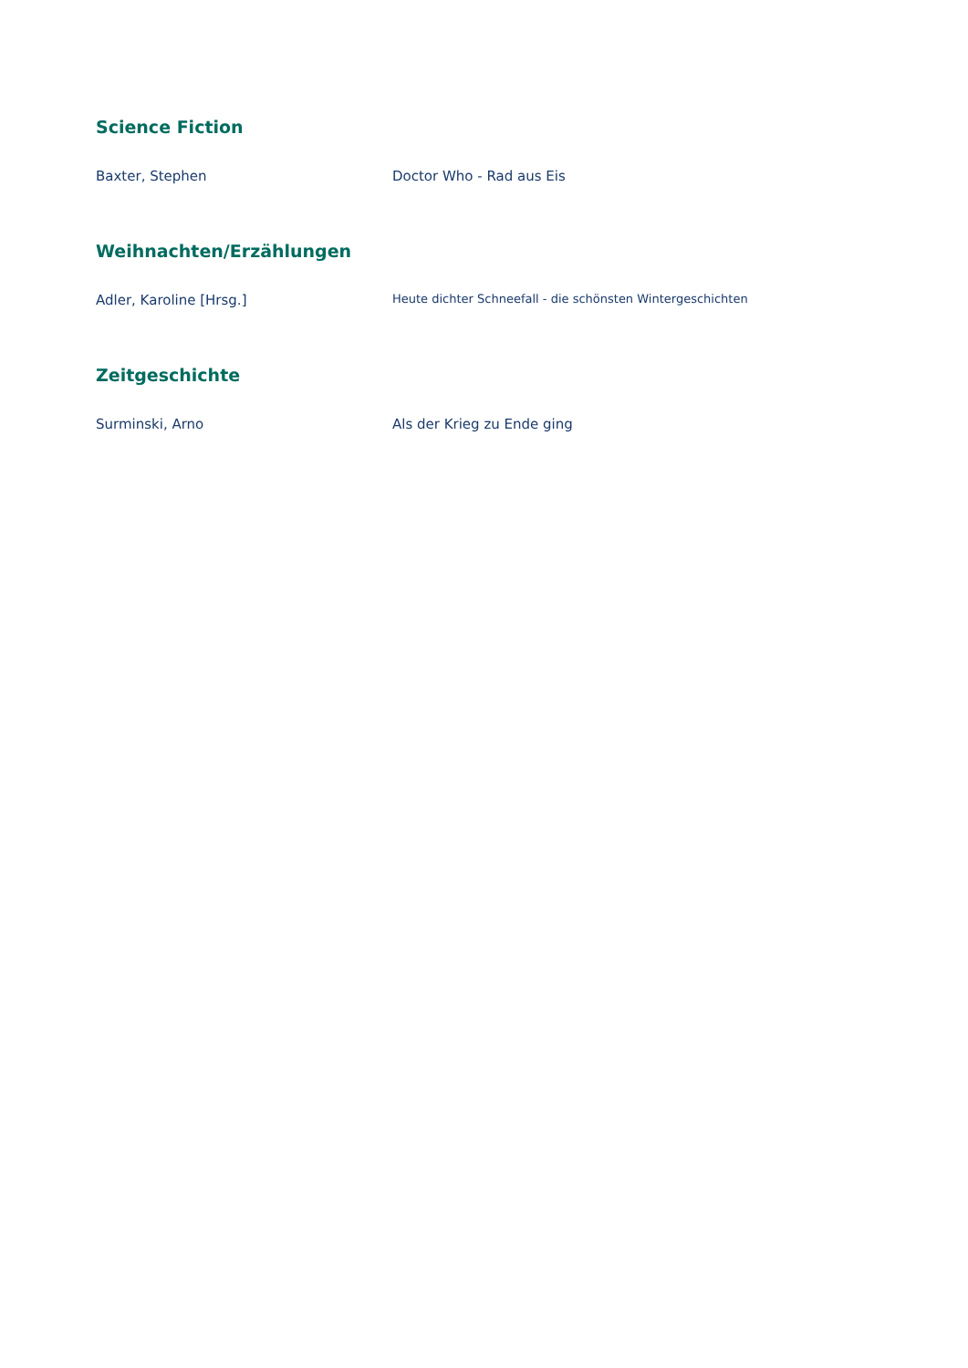Science Fiction
Baxter, Stephen Doctor Who - Rad aus Eis
Weihnachten/Erzählungen
Adler, Karoline [Hrsg.]
Heute dichter Schneefall - die schönsten Wintergeschichten
Zeitgeschichte
Surminski, Arno Als der Krieg zu Ende ging